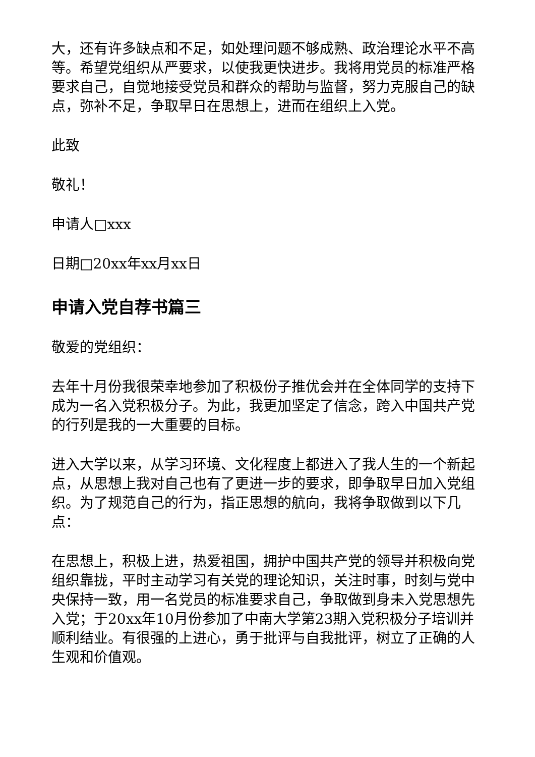大，还有许多缺点和不足，如处理问题不够成熟、政治理论水平不高等。希望党组织从严要求，以使我更快进步。我将用党员的标准严格要求自己，自觉地接受党员和群众的帮助与监督，努力克服自己的缺点，弥补不足，争取早日在思想上，进而在组织上入党。
此致
敬礼！
申请人□xxx
日期□20xx年xx月xx日
申请入党自荐书篇三
敬爱的党组织：
去年十月份我很荣幸地参加了积极份子推优会并在全体同学的支持下成为一名入党积极分子。为此，我更加坚定了信念，跨入中国共产党的行列是我的一大重要的目标。
进入大学以来，从学习环境、文化程度上都进入了我人生的一个新起点，从思想上我对自己也有了更进一步的要求，即争取早日加入党组织。为了规范自己的行为，指正思想的航向，我将争取做到以下几点：
在思想上，积极上进，热爱祖国，拥护中国共产党的领导并积极向党组织靠拢，平时主动学习有关党的理论知识，关注时事，时刻与党中央保持一致，用一名党员的标准要求自己，争取做到身未入党思想先入党；于20xx年10月份参加了中南大学第23期入党积极分子培训并顺利结业。有很强的上进心，勇于批评与自我批评，树立了正确的人生观和价值观。